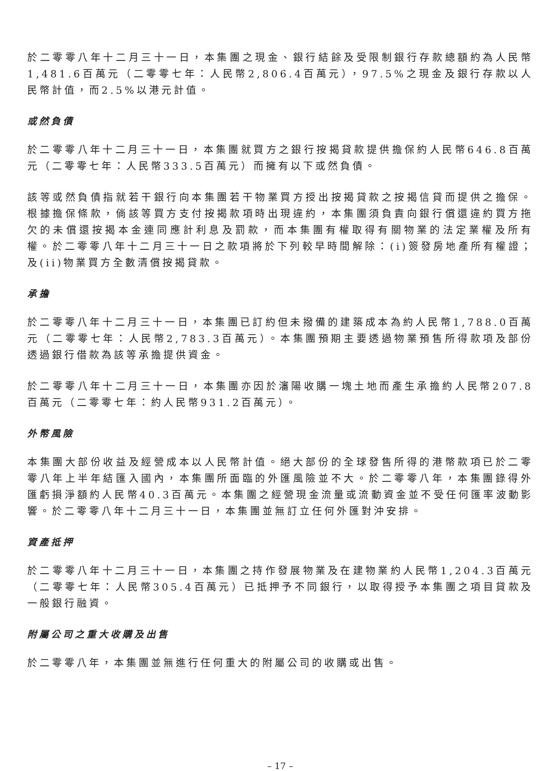於二零零八年十二月三十一日，本集團之現金、銀行結餘及受限制銀行存款總額約為人民幣1,481.6百萬元（二零零七年：人民幣2,806.4百萬元），97.5%之現金及銀行存款以人民幣計值，而2.5%以港元計值。
或然負債
於二零零八年十二月三十一日，本集團就買方之銀行按揭貸款提供擔保約人民幣646.8百萬元（二零零七年：人民幣333.5百萬元）而擁有以下或然負債。
該等或然負債指就若干銀行向本集團若干物業買方授出按揭貸款之按揭信貸而提供之擔保。根據擔保條款，倘該等買方支付按揭款項時出現違約，本集團須負責向銀行償還違約買方拖欠的未償還按揭本金連同應計利息及罰款，而本集團有權取得有關物業的法定業權及所有權。於二零零八年十二月三十一日之款項將於下列較早時間解除：(i)簽發房地產所有權證；及(ii)物業買方全數清償按揭貸款。
承擔
於二零零八年十二月三十一日，本集團已訂約但未撥備的建築成本為約人民幣1,788.0百萬元（二零零七年：人民幣2,783.3百萬元）。本集團預期主要透過物業預售所得款項及部份透過銀行借款為該等承擔提供資金。
於二零零八年十二月三十一日，本集團亦因於瀋陽收購一塊土地而產生承擔約人民幣207.8百萬元（二零零七年：約人民幣931.2百萬元）。
外幣風險
本集團大部份收益及經營成本以人民幣計值。絕大部份的全球發售所得的港幣款項已於二零零八年上半年結匯入國內，本集團所面臨的外匯風險並不大。於二零零八年，本集團錄得外匯虧損淨額約人民幣40.3百萬元。本集團之經營現金流量或流動資金並不受任何匯率波動影響。於二零零八年十二月三十一日，本集團並無訂立任何外匯對沖安排。
資產抵押
於二零零八年十二月三十一日，本集團之持作發展物業及在建物業約人民幣1,204.3百萬元（二零零七年：人民幣305.4百萬元）已抵押予不同銀行，以取得授予本集團之項目貸款及一般銀行融資。
附屬公司之重大收購及出售
於二零零八年，本集團並無進行任何重大的附屬公司的收購或出售。
– 17 –